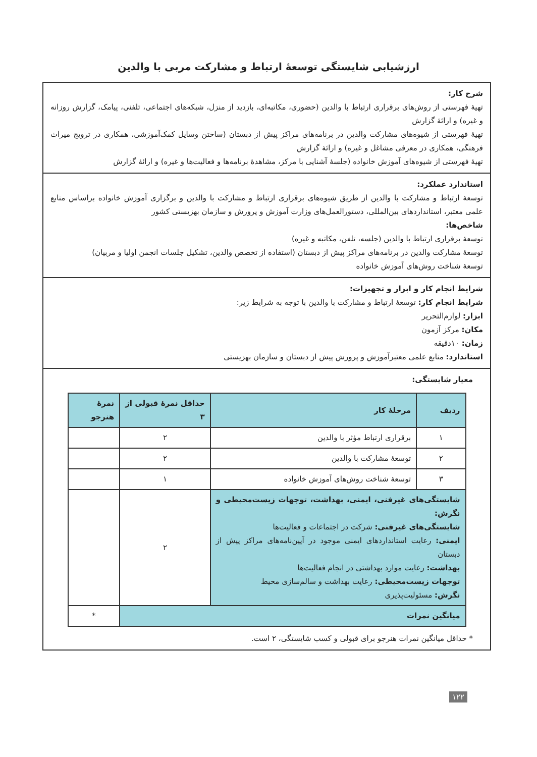ارزشیابی شایستگی توسعهٔ ارتباط و مشارکت مربی با والدین
شرح کار:
تهیهٔ فهرستی از روش‌های برقراری ارتباط با والدین (حضوری، مکاتبه‌ای، بازدید از منزل، شبکه‌های اجتماعی، تلفنی، پیامک، گزارش روزانه و غیره) و ارائهٔ گزارش
تهیهٔ فهرستی از شیوه‌های مشارکت والدین در برنامه‌های مراکز پیش از دبستان (ساختن وسایل کمک‌آموزشی، همکاری در ترویج میراث فرهنگی، همکاری در معرفی مشاغل و غیره) و ارائهٔ گزارش
تهیهٔ فهرستی از شیوه‌های آموزش خانواده (جلسهٔ آشنایی با مرکز، مشاهدهٔ برنامه‌ها و فعالیت‌ها و غیره) و ارائهٔ گزارش
استاندارد عملکرد:
توسعهٔ ارتباط و مشارکت با والدین از طریق شیوه‌های برقراری ارتباط و مشارکت با والدین و برگزاری آموزش خانواده براساس منابع علمی معتبر، استانداردهای بین‌المللی، دستورالعمل‌های وزارت آموزش و پرورش و سازمان بهزیستی کشور
شاخص‌ها:
توسعهٔ برقراری ارتباط با والدین (جلسه، تلفن، مکاتبه و غیره)
توسعهٔ مشارکت والدین در برنامه‌های مراکز پیش از دبستان (استفاده از تخصص والدین، تشکیل جلسات انجمن اولیا و مربیان)
توسعهٔ شناخت روش‌های آموزش خانواده
شرایط انجام کار و ابزار و تجهیزات:
شرایط انجام کار: توسعهٔ ارتباط و مشارکت با والدین با توجه به شرایط زیر:
ابزار: لوازم‌التحریر
مکان: مرکز آزمون
زمان: ۱۰دقیقه
استاندارد: منابع علمی معتبرآموزش و پرورش پیش از دبستان و سازمان بهزیستی
معیار شایستگی:
| ردیف | مرحلهٔ کار | حداقل نمرهٔ قبولی از ۳ | نمرهٔ هنرجو |
| --- | --- | --- | --- |
| ۱ | برقراری ارتباط مؤثر با والدین | ۲ | |
| ۲ | توسعهٔ مشارکت با والدین | ۲ | |
| ۳ | توسعهٔ شناخت روش‌های آموزش خانواده | ۱ | |
| شایستگی‌های غیرفنی، ایمنی، بهداشت، توجهات زیست‌محیطی و نگرش: شایستگی‌های غیرفنی: شرکت در اجتماعات و فعالیت‌ها ایمنی: رعایت استانداردهای ایمنی موجود در آیین‌نامه‌های مراکز پیش از دبستان بهداشت: رعایت موارد بهداشتی در انجام فعالیت‌ها توجهات زیست‌محیطی: رعایت بهداشت و سالم‌سازی محیط نگرش: مسئولیت‌پذیری | | ۲ | |
| میانگین نمرات | | | * |
* حداقل میانگین نمرات هنرجو برای قبولی و کسب شایستگی، ۲ است.
۱۲۲